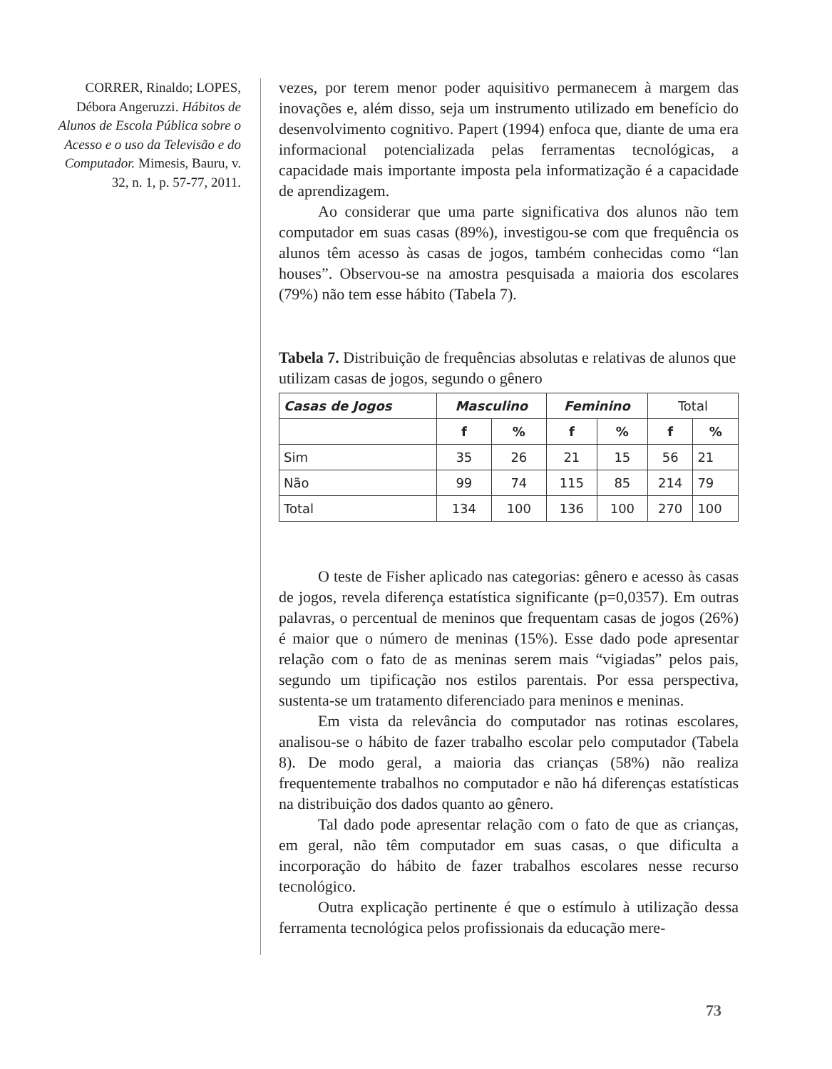CORRER, Rinaldo; LOPES, Débora Angeruzzi. Hábitos de Alunos de Escola Pública sobre o Acesso e o uso da Televisão e do Computador. Mimesis, Bauru, v. 32, n. 1, p. 57-77, 2011.
vezes, por terem menor poder aquisitivo permanecem à margem das inovações e, além disso, seja um instrumento utilizado em benefício do desenvolvimento cognitivo. Papert (1994) enfoca que, diante de uma era informacional potencializada pelas ferramentas tecnológicas, a capacidade mais importante imposta pela informatização é a capacidade de aprendizagem.
Ao considerar que uma parte significativa dos alunos não tem computador em suas casas (89%), investigou-se com que frequência os alunos têm acesso às casas de jogos, também conhecidas como “lan houses”. Observou-se na amostra pesquisada a maioria dos escolares (79%) não tem esse hábito (Tabela 7).
Tabela 7. Distribuição de frequências absolutas e relativas de alunos que utilizam casas de jogos, segundo o gênero
| Casas de Jogos | Masculino | | Feminino | | Total | |
| --- | --- | --- | --- | --- | --- | --- |
| | f | % | f | % | f | % |
| Sim | 35 | 26 | 21 | 15 | 56 | 21 |
| Não | 99 | 74 | 115 | 85 | 214 | 79 |
| Total | 134 | 100 | 136 | 100 | 270 | 100 |
O teste de Fisher aplicado nas categorias: gênero e acesso às casas de jogos, revela diferença estatística significante (p=0,0357). Em outras palavras, o percentual de meninos que frequentam casas de jogos (26%) é maior que o número de meninas (15%). Esse dado pode apresentar relação com o fato de as meninas serem mais “vigiadas” pelos pais, segundo um tipificação nos estilos parentais. Por essa perspectiva, sustenta-se um tratamento diferenciado para meninos e meninas.
Em vista da relevância do computador nas rotinas escolares, analisou-se o hábito de fazer trabalho escolar pelo computador (Tabela 8). De modo geral, a maioria das crianças (58%) não realiza frequentemente trabalhos no computador e não há diferenças estatísticas na distribuição dos dados quanto ao gênero.
Tal dado pode apresentar relação com o fato de que as crianças, em geral, não têm computador em suas casas, o que dificulta a incorporação do hábito de fazer trabalhos escolares nesse recurso tecnológico.
Outra explicação pertinente é que o estímulo à utilização dessa ferramenta tecnológica pelos profissionais da educação mere-
73